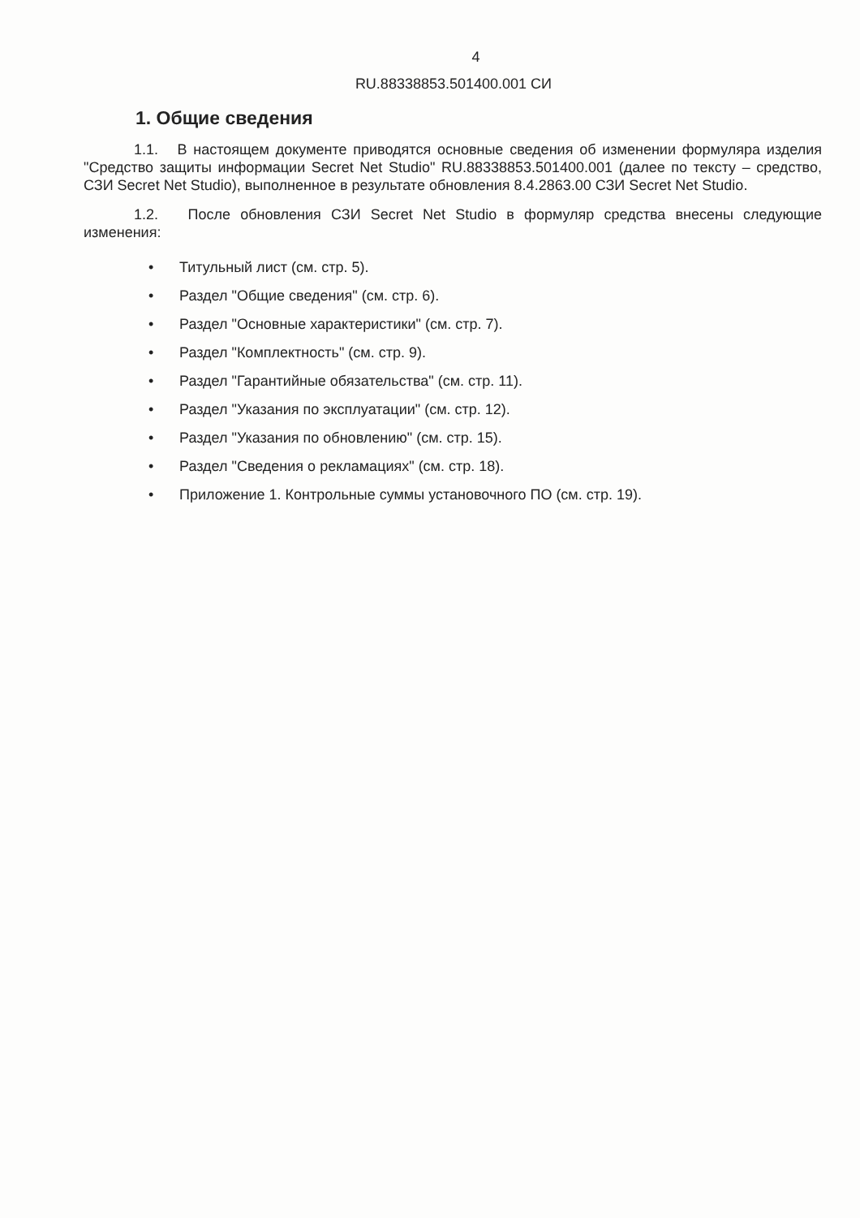4
RU.88338853.501400.001 СИ
1. Общие сведения
1.1. В настоящем документе приводятся основные сведения об изменении формуляра изделия "Средство защиты информации Secret Net Studio" RU.88338853.501400.001 (далее по тексту – средство, СЗИ Secret Net Studio), выполненное в результате обновления 8.4.2863.00 СЗИ Secret Net Studio.
1.2. После обновления СЗИ Secret Net Studio в формуляр средства внесены следующие изменения:
• Титульный лист (см. стр. 5).
• Раздел "Общие сведения" (см. стр. 6).
• Раздел "Основные характеристики" (см. стр. 7).
• Раздел "Комплектность" (см. стр. 9).
• Раздел "Гарантийные обязательства" (см. стр. 11).
• Раздел "Указания по эксплуатации" (см. стр. 12).
• Раздел "Указания по обновлению" (см. стр. 15).
• Раздел "Сведения о рекламациях" (см. стр. 18).
• Приложение 1. Контрольные суммы установочного ПО (см. стр. 19).